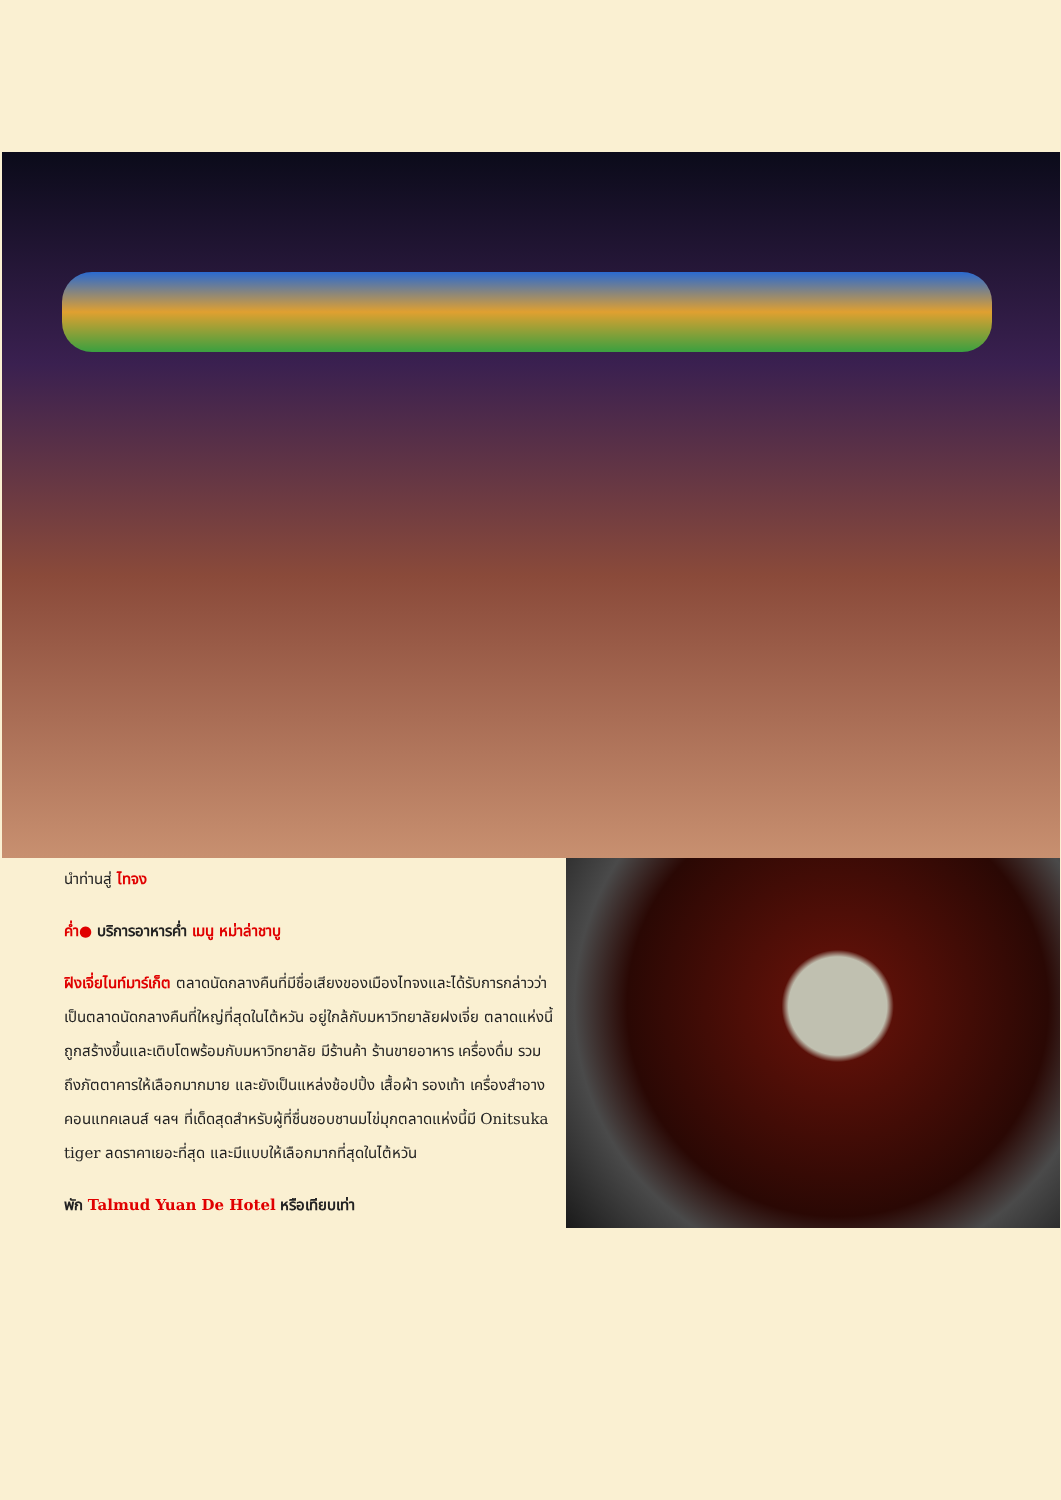นำท่านสู่ ไทจง
ค่ำ● บริการอาหารค่ำ เมนู หม่าล่าชาบู
ฝิงเจี่ยไนท์มาร์เก็ต ตลาดนัดกลางคืนที่มีชื่อเสียงของเมืองไทจงและได้รับการกล่าวว่าเป็นตลาดนัดกลางคืนที่ใหญ่ที่สุดในไต้หวัน อยู่ใกล้กับมหาวิทยาลัยฝงเจี่ย ตลาดแห่งนี้ถูกสร้างขึ้นและเติบโตพร้อมกับมหาวิทยาลัย มีร้านค้า ร้านขายอาหาร เครื่องดื่ม รวมถึงภัตตาคารให้เลือกมากมาย และยังเป็นแหล่งช้อปปิ้ง เสื้อผ้า รองเท้า เครื่องสำอาง คอนแทคเลนส์ ฯลฯ ที่เด็ดสุดสำหรับผู้ที่ชื่นชอบชานมไข่มุกตลาดแห่งนี้มี Onitsuka tiger ลดราคาเยอะที่สุด และมีแบบให้เลือกมากที่สุดในไต้หวัน
พัก Talmud Yuan De Hotel หรือเทียบเท่า